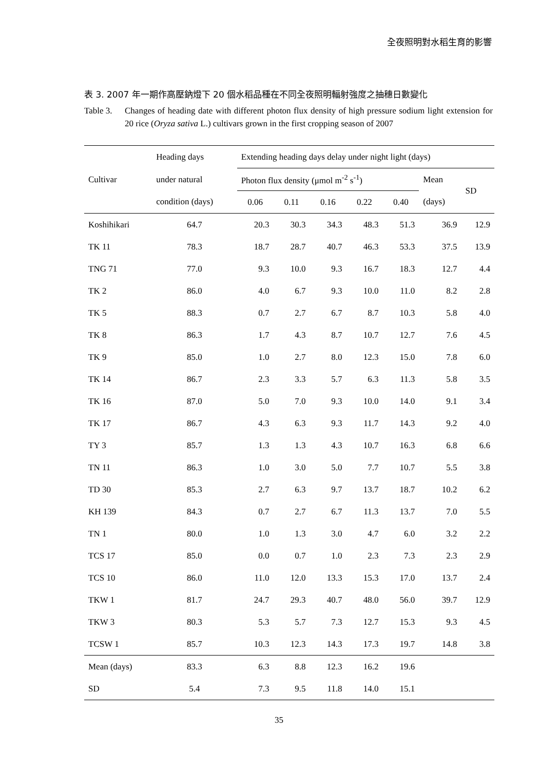全夜照明對水稻生育的影響
表 3. 2007 年一期作高壓鈉燈下 20 個水稻品種在不同全夜照明輻射強度之抽穗日數變化
Table 3. Changes of heading date with different photon flux density of high pressure sodium light extension for 20 rice (Oryza sativa L.) cultivars grown in the first cropping season of 2007
| Cultivar | Heading days | Extending heading days delay under night light (days) | | | | | | |
| --- | --- | --- | --- | --- | --- | --- | --- | --- |
| | under natural | Photon flux density (μmol m<sup>-2</sup> s<sup>-1</sup>) | | | | | Mean | SD |
| | condition (days) | 0.06 | 0.11 | 0.16 | 0.22 | 0.40 | (days) | |
| Koshihikari | 64.7 | 20.3 | 30.3 | 34.3 | 48.3 | 51.3 | 36.9 | 12.9 |
| TK 11 | 78.3 | 18.7 | 28.7 | 40.7 | 46.3 | 53.3 | 37.5 | 13.9 |
| TNG 71 | 77.0 | 9.3 | 10.0 | 9.3 | 16.7 | 18.3 | 12.7 | 4.4 |
| TK 2 | 86.0 | 4.0 | 6.7 | 9.3 | 10.0 | 11.0 | 8.2 | 2.8 |
| TK 5 | 88.3 | 0.7 | 2.7 | 6.7 | 8.7 | 10.3 | 5.8 | 4.0 |
| TK 8 | 86.3 | 1.7 | 4.3 | 8.7 | 10.7 | 12.7 | 7.6 | 4.5 |
| TK 9 | 85.0 | 1.0 | 2.7 | 8.0 | 12.3 | 15.0 | 7.8 | 6.0 |
| TK 14 | 86.7 | 2.3 | 3.3 | 5.7 | 6.3 | 11.3 | 5.8 | 3.5 |
| TK 16 | 87.0 | 5.0 | 7.0 | 9.3 | 10.0 | 14.0 | 9.1 | 3.4 |
| TK 17 | 86.7 | 4.3 | 6.3 | 9.3 | 11.7 | 14.3 | 9.2 | 4.0 |
| TY 3 | 85.7 | 1.3 | 1.3 | 4.3 | 10.7 | 16.3 | 6.8 | 6.6 |
| TN 11 | 86.3 | 1.0 | 3.0 | 5.0 | 7.7 | 10.7 | 5.5 | 3.8 |
| TD 30 | 85.3 | 2.7 | 6.3 | 9.7 | 13.7 | 18.7 | 10.2 | 6.2 |
| KH 139 | 84.3 | 0.7 | 2.7 | 6.7 | 11.3 | 13.7 | 7.0 | 5.5 |
| TN 1 | 80.0 | 1.0 | 1.3 | 3.0 | 4.7 | 6.0 | 3.2 | 2.2 |
| TCS 17 | 85.0 | 0.0 | 0.7 | 1.0 | 2.3 | 7.3 | 2.3 | 2.9 |
| TCS 10 | 86.0 | 11.0 | 12.0 | 13.3 | 15.3 | 17.0 | 13.7 | 2.4 |
| TKW 1 | 81.7 | 24.7 | 29.3 | 40.7 | 48.0 | 56.0 | 39.7 | 12.9 |
| TKW 3 | 80.3 | 5.3 | 5.7 | 7.3 | 12.7 | 15.3 | 9.3 | 4.5 |
| TCSW 1 | 85.7 | 10.3 | 12.3 | 14.3 | 17.3 | 19.7 | 14.8 | 3.8 |
| Mean (days) | 83.3 | 6.3 | 8.8 | 12.3 | 16.2 | 19.6 | | |
| SD | 5.4 | 7.3 | 9.5 | 11.8 | 14.0 | 15.1 | | |
35